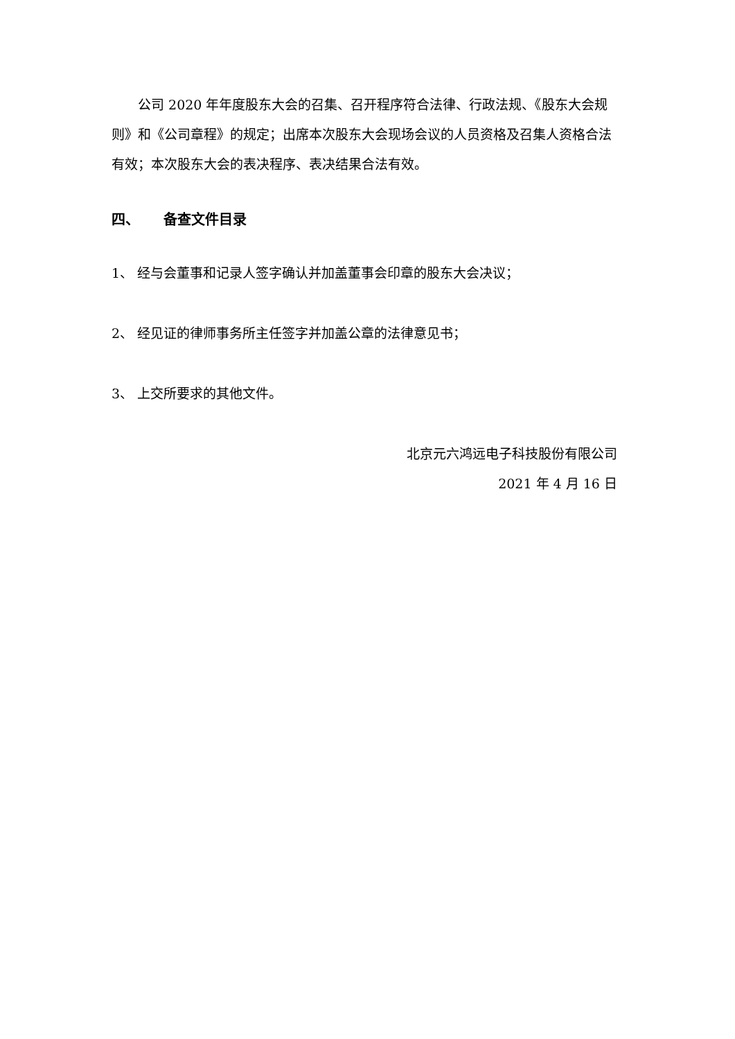公司 2020 年年度股东大会的召集、召开程序符合法律、行政法规、《股东大会规则》和《公司章程》的规定；出席本次股东大会现场会议的人员资格及召集人资格合法有效；本次股东大会的表决程序、表决结果合法有效。
四、 备查文件目录
1、 经与会董事和记录人签字确认并加盖董事会印章的股东大会决议；
2、 经见证的律师事务所主任签字并加盖公章的法律意见书；
3、 上交所要求的其他文件。
北京元六鸿远电子科技股份有限公司
2021 年 4 月 16 日